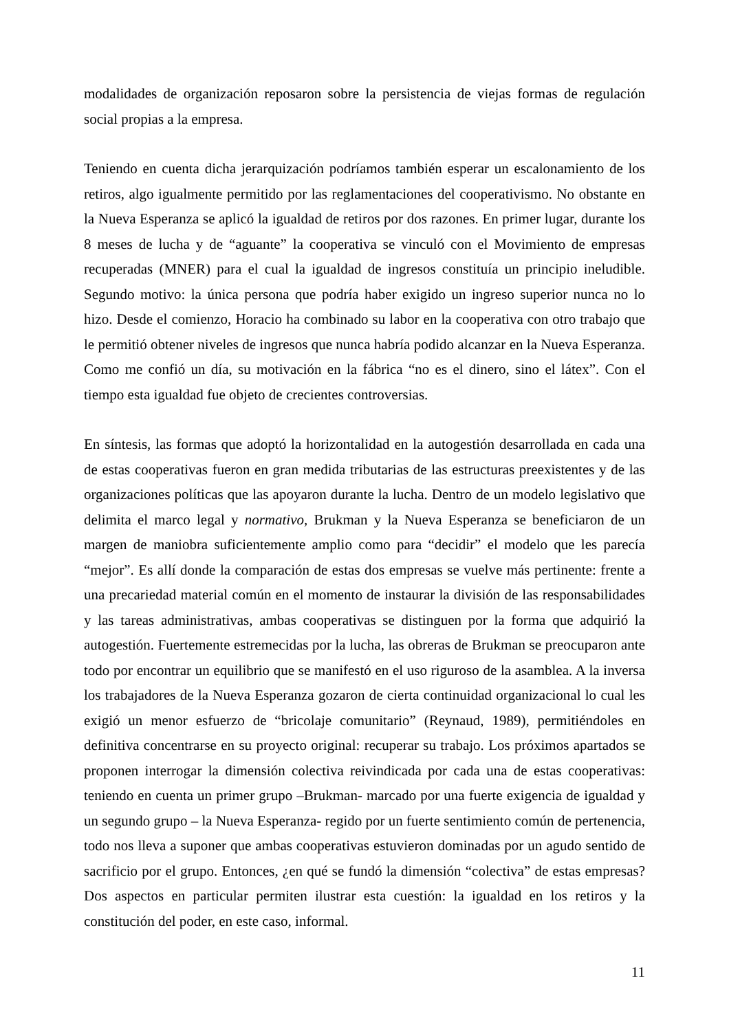modalidades de organización reposaron sobre la persistencia de viejas formas de regulación social propias a la empresa.
Teniendo en cuenta dicha jerarquización podríamos también esperar un escalonamiento de los retiros, algo igualmente permitido por las reglamentaciones del cooperativismo. No obstante en la Nueva Esperanza se aplicó la igualdad de retiros por dos razones. En primer lugar, durante los 8 meses de lucha y de “aguante” la cooperativa se vinculó con el Movimiento de empresas recuperadas (MNER) para el cual la igualdad de ingresos constituía un principio ineludible. Segundo motivo: la única persona que podría haber exigido un ingreso superior nunca no lo hizo. Desde el comienzo, Horacio ha combinado su labor en la cooperativa con otro trabajo que le permitió obtener niveles de ingresos que nunca habría podido alcanzar en la Nueva Esperanza. Como me confió un día, su motivación en la fábrica “no es el dinero, sino el látex”. Con el tiempo esta igualdad fue objeto de crecientes controversias.
En síntesis, las formas que adoptó la horizontalidad en la autogestión desarrollada en cada una de estas cooperativas fueron en gran medida tributarias de las estructuras preexistentes y de las organizaciones políticas que las apoyaron durante la lucha. Dentro de un modelo legislativo que delimita el marco legal y normativo, Brukman y la Nueva Esperanza se beneficiaron de un margen de maniobra suficientemente amplio como para “decidir” el modelo que les parecía “mejor”. Es allí donde la comparación de estas dos empresas se vuelve más pertinente: frente a una precariedad material común en el momento de instaurar la división de las responsabilidades y las tareas administrativas, ambas cooperativas se distinguen por la forma que adquirió la autogestión. Fuertemente estremecidas por la lucha, las obreras de Brukman se preocuparon ante todo por encontrar un equilibrio que se manifestó en el uso riguroso de la asamblea. A la inversa los trabajadores de la Nueva Esperanza gozaron de cierta continuidad organizacional lo cual les exigió un menor esfuerzo de “bricolaje comunitario” (Reynaud, 1989), permitiéndoles en definitiva concentrarse en su proyecto original: recuperar su trabajo. Los próximos apartados se proponen interrogar la dimensión colectiva reivindicada por cada una de estas cooperativas: teniendo en cuenta un primer grupo –Brukman- marcado por una fuerte exigencia de igualdad y un segundo grupo – la Nueva Esperanza- regido por un fuerte sentimiento común de pertenencia, todo nos lleva a suponer que ambas cooperativas estuvieron dominadas por un agudo sentido de sacrificio por el grupo. Entonces, ¿en qué se fundó la dimensión “colectiva” de estas empresas? Dos aspectos en particular permiten ilustrar esta cuestión: la igualdad en los retiros y la constitución del poder, en este caso, informal.
11